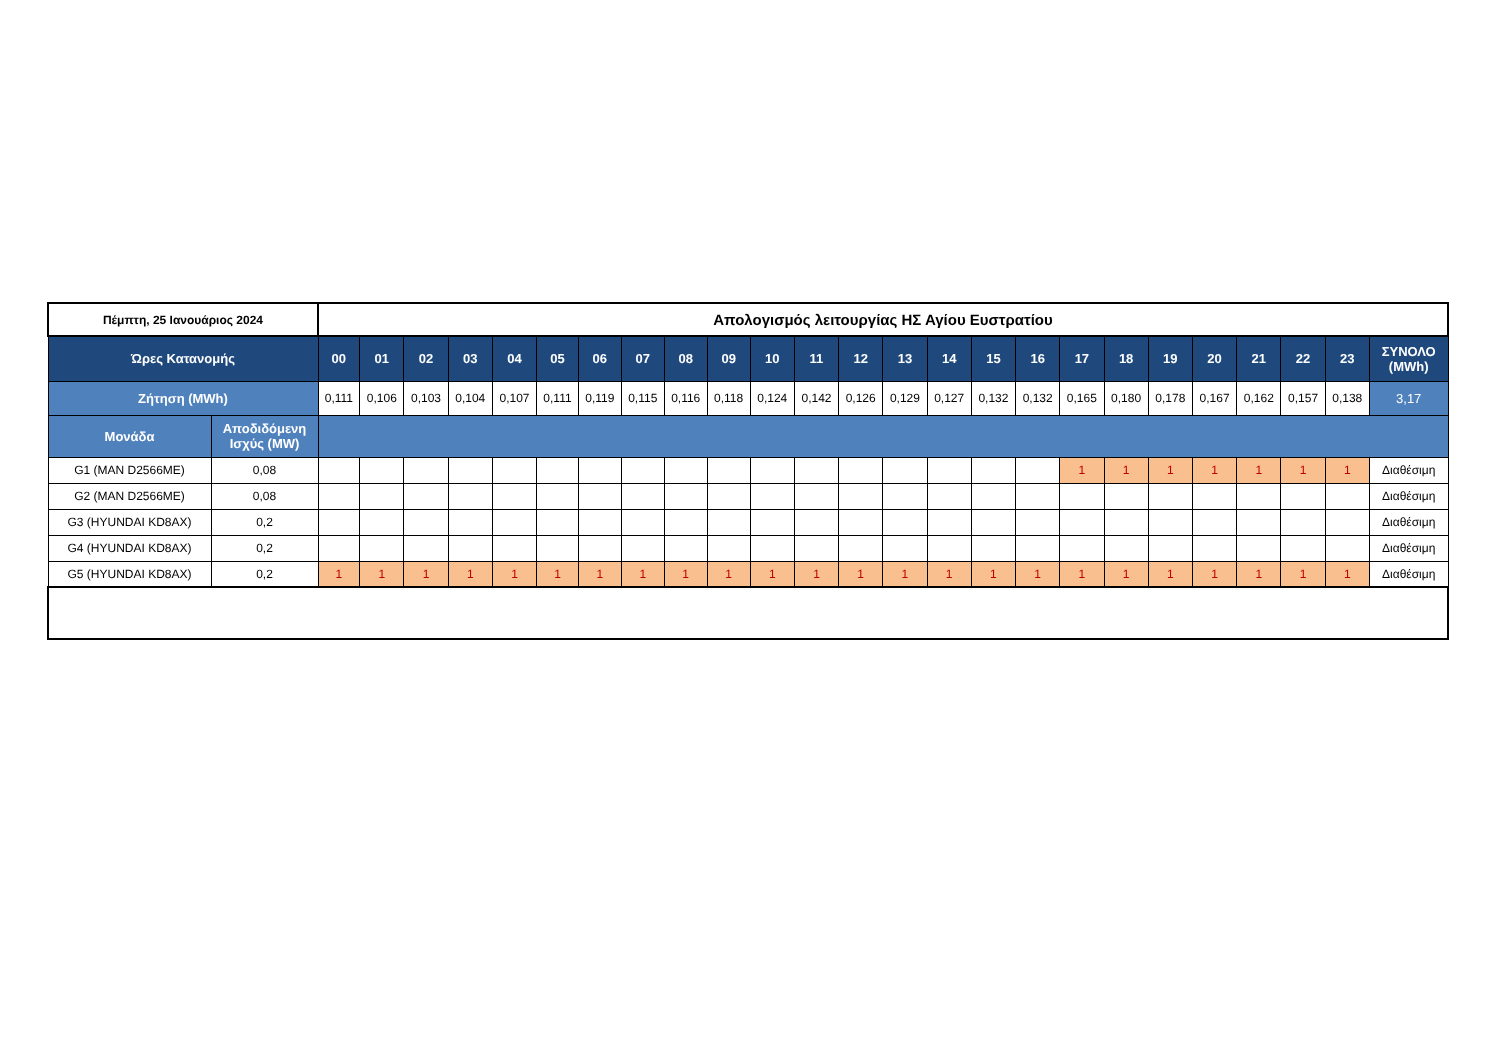| Πέμπτη, 25 Ιανουάριος 2024 | | Απολογισμός λειτουργίας ΗΣ Αγίου Ευστρατίου | | | | | | | | | | | | | | | | | | | | | | | | |
| Ώρες Κατανομής | | 00 | 01 | 02 | 03 | 04 | 05 | 06 | 07 | 08 | 09 | 10 | 11 | 12 | 13 | 14 | 15 | 16 | 17 | 18 | 19 | 20 | 21 | 22 | 23 | ΣΥΝΟΛΟ (MWh) |
| Ζήτηση (MWh) | | 0,111 | 0,106 | 0,103 | 0,104 | 0,107 | 0,111 | 0,119 | 0,115 | 0,116 | 0,118 | 0,124 | 0,142 | 0,126 | 0,129 | 0,127 | 0,132 | 0,132 | 0,165 | 0,180 | 0,178 | 0,167 | 0,162 | 0,157 | 0,138 | 3,17 |
| Μονάδα | Αποδιδόμενη Ισχύς (MW) | | | | | | | | | | | | | | | | | | | | | | | | | |
| G1 (MAN D2566ME) | 0,08 | | | | | | | | | | | | | | | | | | 1 | 1 | 1 | 1 | 1 | 1 | 1 | Διαθέσιμη |
| G2 (MAN D2566ME) | 0,08 | | | | | | | | | | | | | | | | | | | | | | | | | Διαθέσιμη |
| G3 (HYUNDAI KD8AX) | 0,2 | | | | | | | | | | | | | | | | | | | | | | | | | Διαθέσιμη |
| G4 (HYUNDAI KD8AX) | 0,2 | | | | | | | | | | | | | | | | | | | | | | | | | Διαθέσιμη |
| G5 (HYUNDAI KD8AX) | 0,2 | 1 | 1 | 1 | 1 | 1 | 1 | 1 | 1 | 1 | 1 | 1 | 1 | 1 | 1 | 1 | 1 | 1 | 1 | 1 | 1 | 1 | 1 | 1 | 1 | Διαθέσιμη |